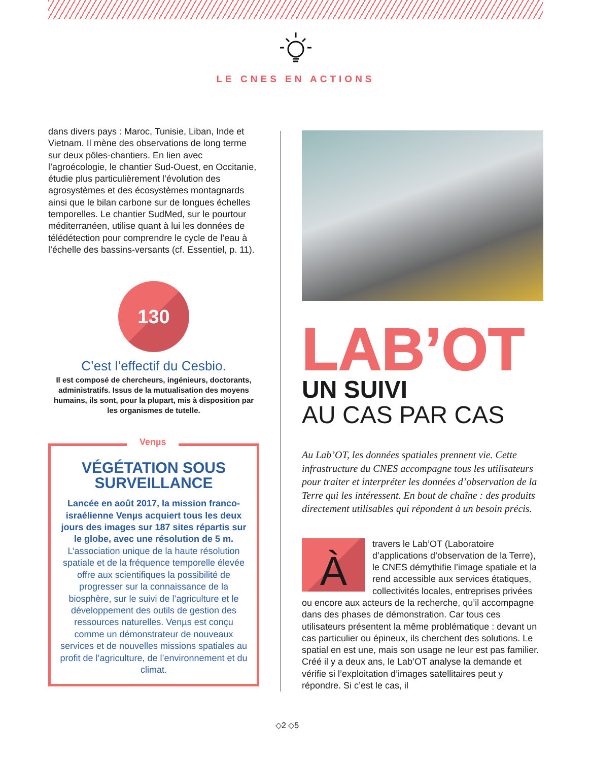LE CNES EN ACTIONS
dans divers pays : Maroc, Tunisie, Liban, Inde et Vietnam. Il mène des observations de long terme sur deux pôles-chantiers. En lien avec l’agroécologie, le chantier Sud-Ouest, en Occitanie, étudie plus particulièrement l’évolution des agrosystèmes et des écosystèmes montagnards ainsi que le bilan carbone sur de longues échelles temporelles. Le chantier SudMed, sur le pourtour méditerranéen, utilise quant à lui les données de télédétection pour comprendre le cycle de l’eau à l’échelle des bassins-versants (cf. Essentiel, p. 11).
130
C’est l’effectif du Cesbio.
Il est composé de chercheurs, ingénieurs, doctorants, administratifs. Issus de la mutualisation des moyens humains, ils sont, pour la plupart, mis à disposition par les organismes de tutelle.
Venµs
VÉGÉTATION SOUS SURVEILLANCE
Lancée en août 2017, la mission franco-israélienne Venµs acquiert tous les deux jours des images sur 187 sites répartis sur le globe, avec une résolution de 5 m. L’association unique de la haute résolution spatiale et de la fréquence temporelle élevée offre aux scientifiques la possibilité de progresser sur la connaissance de la biosphère, sur le suivi de l’agriculture et le développement des outils de gestion des ressources naturelles. Venµs est conçu comme un démonstrateur de nouveaux services et de nouvelles missions spatiales au profit de l’agriculture, de l’environnement et du climat.
LAB’OT
UN SUIVI
AU CAS PAR CAS
Au Lab’OT, les données spatiales prennent vie. Cette infrastructure du CNES accompagne tous les utilisateurs pour traiter et interpréter les données d’observation de la Terre qui les intéressent. En bout de chaîne : des produits directement utilisables qui répondent à un besoin précis.
Àtravers le Lab’OT (Laboratoire d’applications d’observation de la Terre), le CNES démythifie l’image spatiale et la rend accessible aux services étatiques, collectivités locales, entreprises privées ou encore aux acteurs de la recherche, qu’il accompagne dans des phases de démonstration. Car tous ces utilisateurs présentent la même problématique : devant un cas particulier ou épineux, ils cherchent des solutions. Le spatial en est une, mais son usage ne leur est pas familier. Créé il y a deux ans, le Lab’OT analyse la demande et vérifie si l’exploitation d’images satellitaires peut y répondre. Si c’est le cas, il
◇2 ◇5